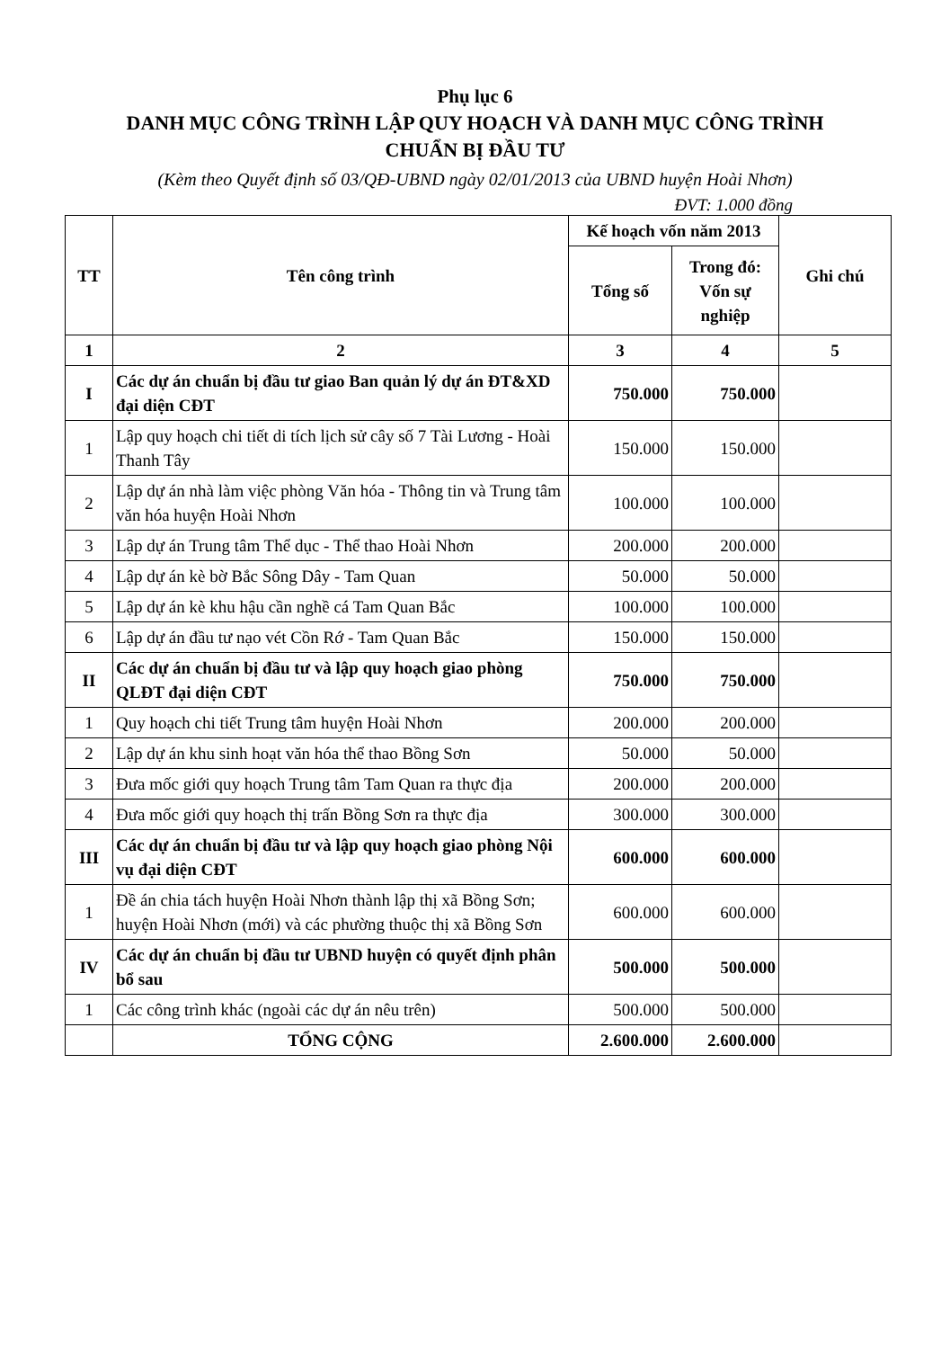Phụ lục 6
DANH MỤC CÔNG TRÌNH LẬP QUY HOẠCH VÀ DANH MỤC CÔNG TRÌNH
CHUẨN BỊ ĐẦU TƯ
(Kèm theo Quyết định số 03/QĐ-UBND ngày 02/01/2013 của UBND huyện Hoài Nhơn)
ĐVT: 1.000 đồng
| TT | Tên công trình | Kế hoạch vốn năm 2013 | | Ghi chú |
| --- | --- | --- | --- | --- |
| | | Tổng số | Trong đó: Vốn sự nghiệp | |
| 1 | 2 | 3 | 4 | 5 |
| I | Các dự án chuẩn bị đầu tư giao Ban quản lý dự án ĐT&XD đại diện CĐT | 750.000 | 750.000 | |
| 1 | Lập quy hoạch chi tiết di tích lịch sử cây số 7 Tài Lương - Hoài Thanh Tây | 150.000 | 150.000 | |
| 2 | Lập dự án nhà làm việc phòng Văn hóa - Thông tin và Trung tâm văn hóa huyện Hoài Nhơn | 100.000 | 100.000 | |
| 3 | Lập dự án Trung tâm Thể dục - Thể thao Hoài Nhơn | 200.000 | 200.000 | |
| 4 | Lập dự án kè bờ Bắc Sông Dây - Tam Quan | 50.000 | 50.000 | |
| 5 | Lập dự án kè khu hậu cần nghề cá Tam Quan Bắc | 100.000 | 100.000 | |
| 6 | Lập dự án đầu tư nạo vét Cồn Rớ - Tam Quan Bắc | 150.000 | 150.000 | |
| II | Các dự án chuẩn bị đầu tư và lập quy hoạch giao phòng QLĐT đại diện CĐT | 750.000 | 750.000 | |
| 1 | Quy hoạch chi tiết Trung tâm huyện Hoài Nhơn | 200.000 | 200.000 | |
| 2 | Lập dự án khu sinh hoạt văn hóa thể thao Bồng Sơn | 50.000 | 50.000 | |
| 3 | Đưa mốc giới quy hoạch Trung tâm Tam Quan ra thực địa | 200.000 | 200.000 | |
| 4 | Đưa mốc giới quy hoạch thị trấn Bồng Sơn ra thực địa | 300.000 | 300.000 | |
| III | Các dự án chuẩn bị đầu tư và lập quy hoạch giao phòng Nội vụ đại diện CĐT | 600.000 | 600.000 | |
| 1 | Đề án chia tách huyện Hoài Nhơn thành lập thị xã Bồng Sơn; huyện Hoài Nhơn (mới) và các phường thuộc thị xã Bồng Sơn | 600.000 | 600.000 | |
| IV | Các dự án chuẩn bị đầu tư UBND huyện có quyết định phân bổ sau | 500.000 | 500.000 | |
| 1 | Các công trình khác (ngoài các dự án nêu trên) | 500.000 | 500.000 | |
| | TỔNG CỘNG | 2.600.000 | 2.600.000 | |